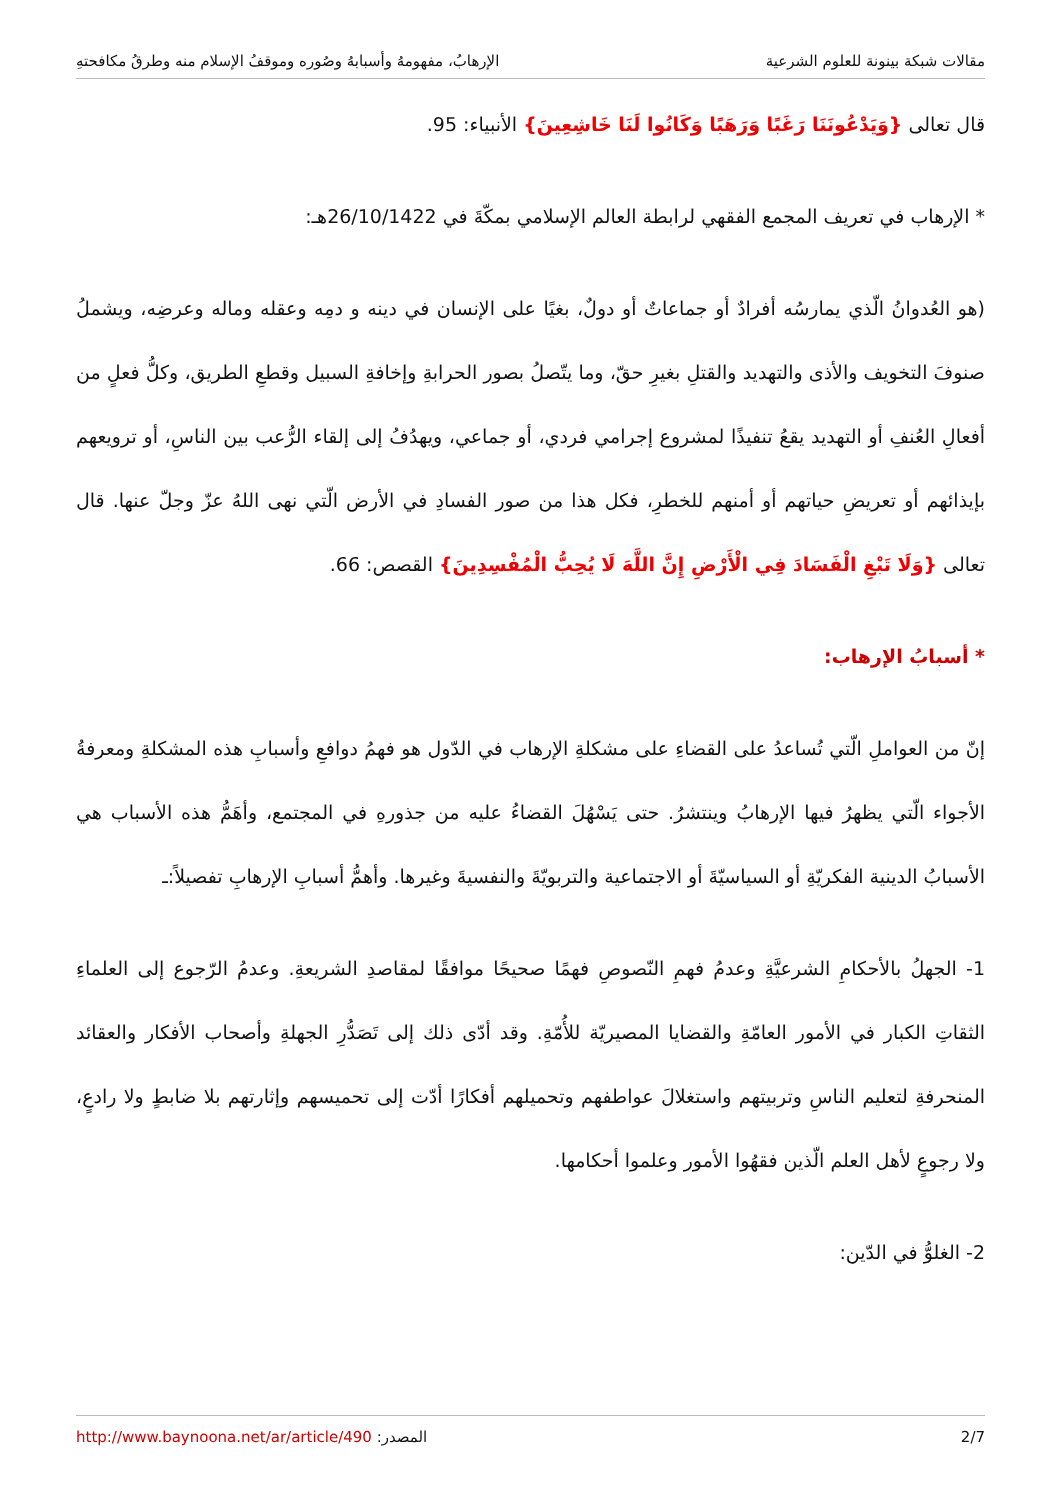مقالات شبكة بينونة للعلوم الشرعية الإرهابُ، مفهومهُ وأسبابهُ وصُوره وموقفُ الإسلام منه وطرقُ مكافحتهِ
قال تعالى {وَيَدْعُونَنَا رَغَبًا وَرَهَبًا وَكَانُوا لَنَا خَاشِعِينَ} الأنبياء: 95.
* الإرهاب في تعريف المجمع الفقهي لرابطة العالم الإسلامي بمكّةَ في 26/10/1422هـ:
(هو العُدوانُ الّذي يمارسُه أفرادٌ أو جماعاتٌ أو دولٌ، بغيًا على الإنسان في دينه و دمِه وعقله وماله وعرضِه، ويشملُ صنوفَ التخويف والأذى والتهديد والقتلِ بغيرِ حقّ، وما يتّصلُ بصور الحرابةِ وإخافةِ السبيل وقطعِ الطريق، وكلُّ فعلٍ من أفعالِ العُنفِ أو التهديد يقعُ تنفيذًا لمشروع إجرامي فردي، أو جماعي، ويهدُفُ إلى إلقاء الرُّعب بين الناسِ، أو ترويعهم بإيذائهم أو تعريضِ حياتهم أو أمنهم للخطرِ، فكل هذا من صور الفسادِ في الأرض الّتي نهى اللهُ عزّ وجلّ عنها. قال تعالى {وَلَا تَبْغِ الْفَسَادَ فِي الْأَرْضِ إِنَّ اللَّهَ لَا يُحِبُّ الْمُفْسِدِينَ} القصص: 66.
* أسبابُ الإرهاب:
إنّ من العواملِ الّتي تُساعدُ على القضاءِ على مشكلةِ الإرهاب في الدّول هو فهمُ دوافعِ وأسبابِ هذه المشكلةِ ومعرفةُ الأجواء الّتي يظهرُ فيها الإرهابُ وينتشرُ. حتى يَسْهُلَ القضاءُ عليه من جذورهِ في المجتمع، وأهَمُّ هذه الأسباب هي الأسبابُ الدينية الفكريّةِ أو السياسيّةَ أو الاجتماعية والتربويّةَ والنفسيةَ وغيرها. وأهمُّ أسبابِ الإرهابِ تفصيلاً:ـ
1- الجهلُ بالأحكامِ الشرعيَّةِ وعدمُ فهمِ النّصوصِ فهمًا صحيحًا موافقًا لمقاصدِ الشريعةِ. وعدمُ الرّجوع إلى العلماءِ الثقاتِ الكبار في الأمور العامّةِ والقضايا المصيريّة للأُمّةِ. وقد أدّى ذلك إلى تَصَدُّرِ الجهلةِ وأصحاب الأفكار والعقائد المنحرفةِ لتعليم الناسِ وتربيتهم واستغلالَ عواطفهم وتحميلهم أفكارًا أدّت إلى تحميسهم وإثارتهم بلا ضابطٍ ولا رادعٍ، ولا رجوعٍ لأهل العلم الّذين فقهُوا الأمور وعلموا أحكامها.
2- الغلوُّ في الدّين:
2/7 المصدر: http://www.baynoona.net/ar/article/490